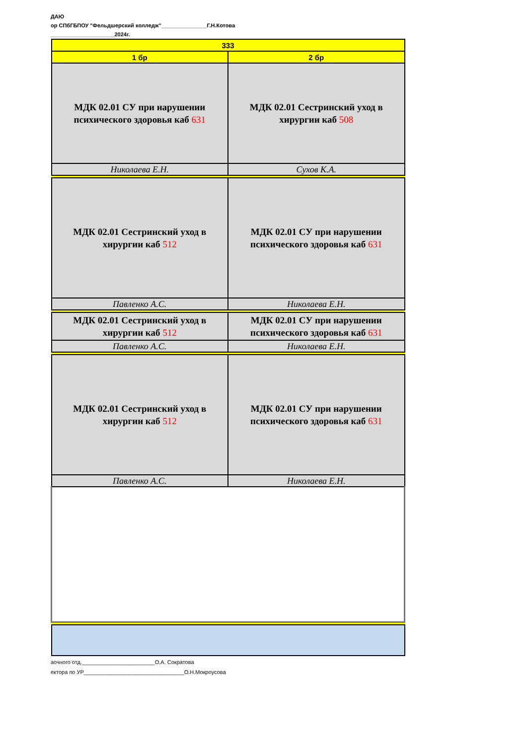ДАЮ
ор СПбГБПОУ "Фельдшерский колледж"_______________Г.Н.Котова
_____________________2024г.
| 333 | |
| 1 бр | 2 бр |
| МДК 02.01 СУ при нарушении психического здоровья каб 631 | МДК 02.01 Сестринский уход в хирургии каб 508 |
| Николаева Е.Н. | Сухов К.А. |
| МДК 02.01 Сестринский уход в хирургии каб 512 | МДК 02.01 СУ при нарушении психического здоровья каб 631 |
| Павленко А.С. | Николаева Е.Н. |
| МДК 02.01 Сестринский уход в хирургии каб 512 | МДК 02.01 СУ при нарушении психического здоровья каб 631 |
| Павленко А.С. | Николаева Е.Н. |
| МДК 02.01 Сестринский уход в хирургии каб 512 | МДК 02.01 СУ при нарушении психического здоровья каб 631 |
| Павленко А.С. | Николаева Е.Н. |
аочного отд.________________________О.А. Сократова
ектора по УР_________________________________О.Н.Мокроусова